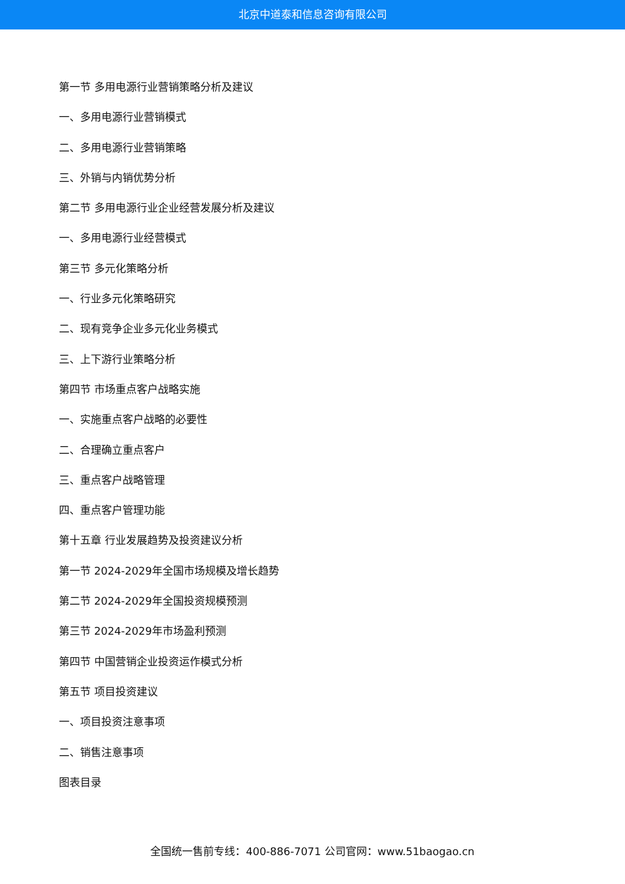北京中道泰和信息咨询有限公司
第一节 多用电源行业营销策略分析及建议
一、多用电源行业营销模式
二、多用电源行业营销策略
三、外销与内销优势分析
第二节 多用电源行业企业经营发展分析及建议
一、多用电源行业经营模式
第三节 多元化策略分析
一、行业多元化策略研究
二、现有竞争企业多元化业务模式
三、上下游行业策略分析
第四节 市场重点客户战略实施
一、实施重点客户战略的必要性
二、合理确立重点客户
三、重点客户战略管理
四、重点客户管理功能
第十五章 行业发展趋势及投资建议分析
第一节 2024-2029年全国市场规模及增长趋势
第二节 2024-2029年全国投资规模预测
第三节 2024-2029年市场盈利预测
第四节 中国营销企业投资运作模式分析
第五节 项目投资建议
一、项目投资注意事项
二、销售注意事项
图表目录
全国统一售前专线：400-886-7071 公司官网：www.51baogao.cn